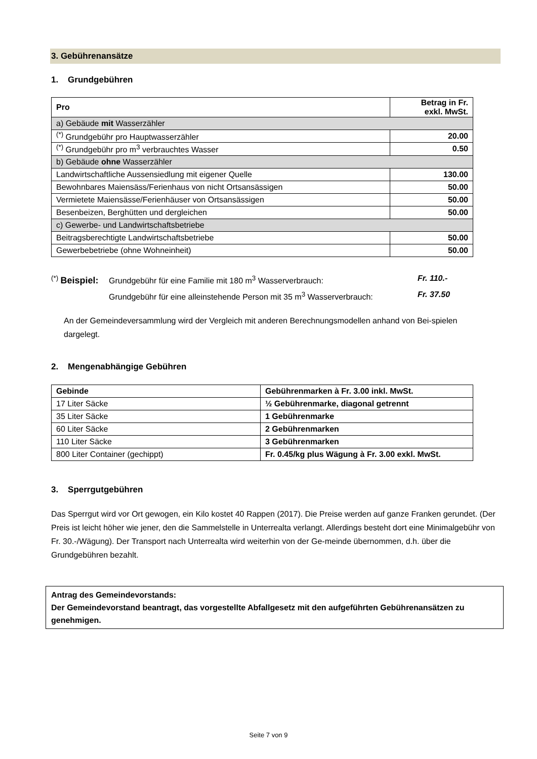3. Gebührenansätze
1. Grundgebühren
| Pro | Betrag in Fr. exkl. MwSt. |
| --- | --- |
| a) Gebäude mit Wasserzähler | |
| <sup>(*)</sup> Grundgebühr pro Hauptwasserzähler | 20.00 |
| <sup>(*)</sup> Grundgebühr pro m<sup>3</sup> verbrauchtes Wasser | 0.50 |
| b) Gebäude ohne Wasserzähler | |
| Landwirtschaftliche Aussensiedlung mit eigener Quelle | 130.00 |
| Bewohnbares Maiensäss/Ferienhaus von nicht Ortsansässigen | 50.00 |
| Vermietete Maiensässe/Ferienhäuser von Ortsansässigen | 50.00 |
| Besenbeizen, Berghütten und dergleichen | 50.00 |
| c) Gewerbe- und Landwirtschaftsbetriebe | |
| Beitragsberechtigte Landwirtschaftsbetriebe | 50.00 |
| Gewerbebetriebe (ohne Wohneinheit) | 50.00 |
<sup>(*)</sup> Beispiel: Grundgebühr für eine Familie mit 180 m<sup>3</sup> Wasserverbrauch: Fr. 110.-
Grundgebühr für eine alleinstehende Person mit 35 m<sup>3</sup> Wasserverbrauch: Fr. 37.50
An der Gemeindeversammlung wird der Vergleich mit anderen Berechnungsmodellen anhand von Bei-spielen dargelegt.
2. Mengenabhängige Gebühren
| Gebinde | Gebührenmarken à Fr. 3.00 inkl. MwSt. |
| --- | --- |
| 17 Liter Säcke | ½ Gebührenmarke, diagonal getrennt |
| 35 Liter Säcke | 1 Gebührenmarke |
| 60 Liter Säcke | 2 Gebührenmarken |
| 110 Liter Säcke | 3 Gebührenmarken |
| 800 Liter Container (gechippt) | Fr. 0.45/kg plus Wägung à Fr. 3.00 exkl. MwSt. |
3. Sperrgutgebühren
Das Sperrgut wird vor Ort gewogen, ein Kilo kostet 40 Rappen (2017). Die Preise werden auf ganze Franken gerundet. (Der Preis ist leicht höher wie jener, den die Sammelstelle in Unterrealta verlangt. Allerdings besteht dort eine Minimalgebühr von Fr. 30.-/Wägung). Der Transport nach Unterrealta wird weiterhin von der Ge-meinde übernommen, d.h. über die Grundgebühren bezahlt.
Antrag des Gemeindevorstands:
Der Gemeindevorstand beantragt, das vorgestellte Abfallgesetz mit den aufgeführten Gebührenansätzen zu genehmigen.
Seite 7 von 9